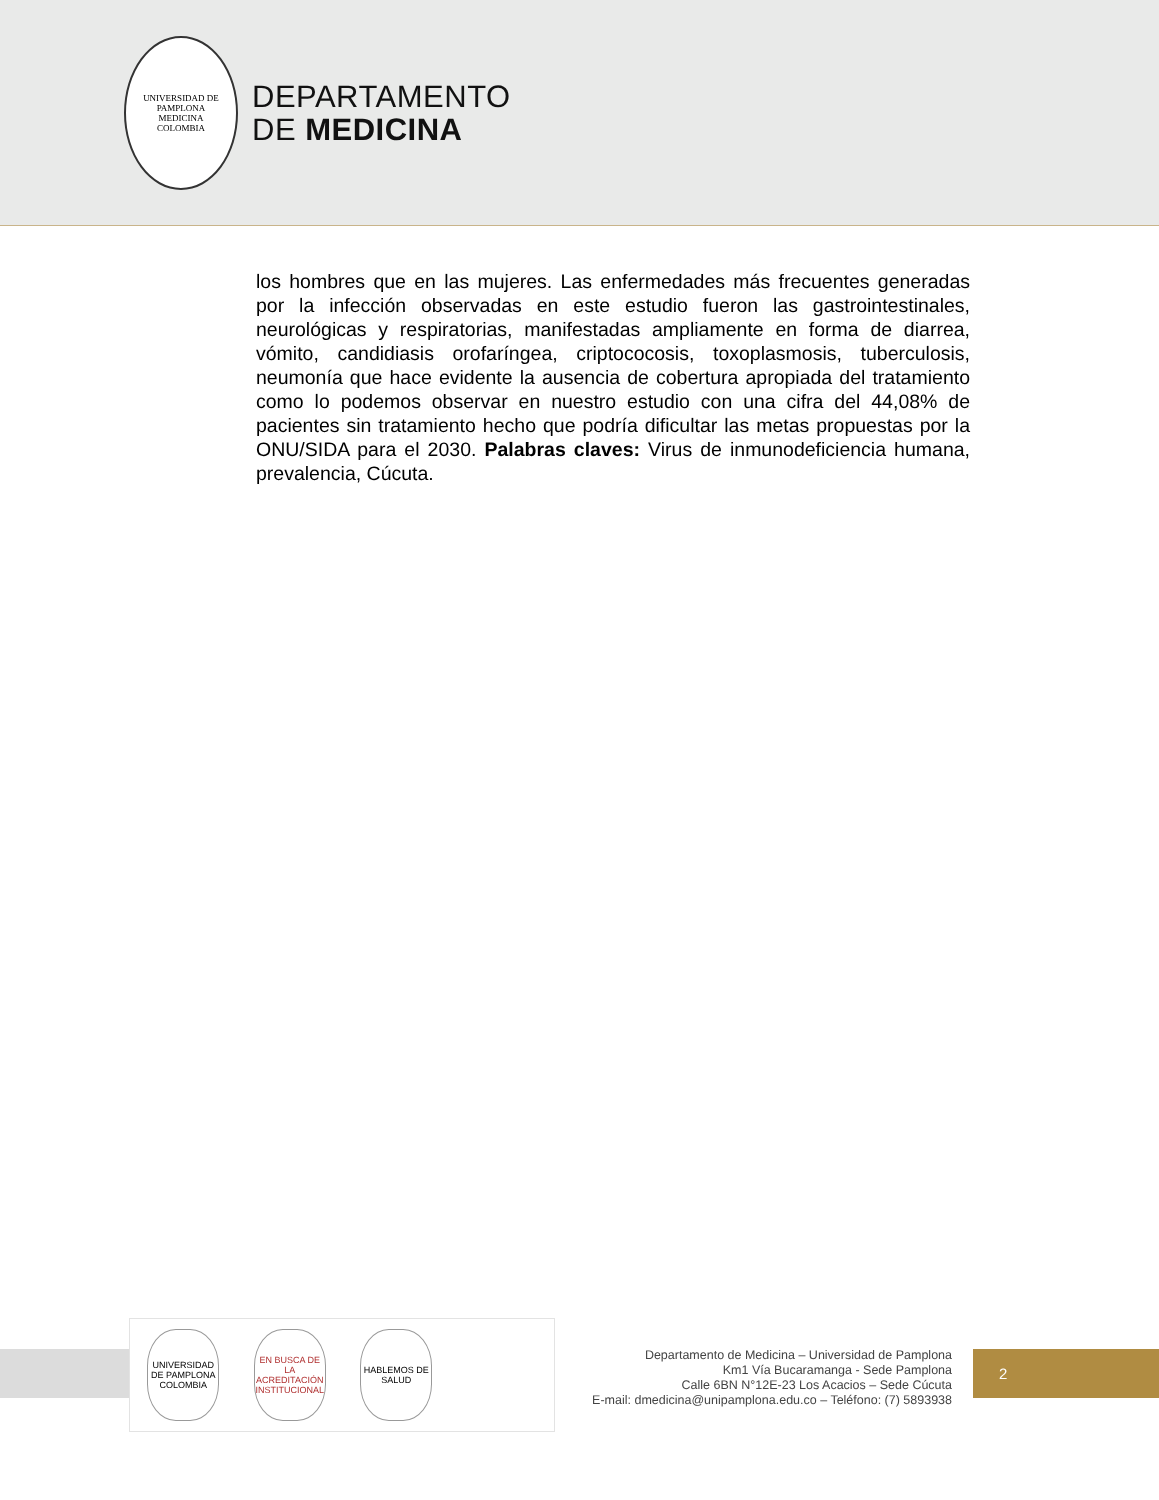UNIVERSIDAD DE PAMPLONA
MEDICINA
COLOMBIA
DEPARTAMENTO
DE MEDICINA
los hombres que en las mujeres. Las enfermedades más frecuentes generadas por la infección observadas en este estudio fueron las gastrointestinales, neurológicas y respiratorias, manifestadas ampliamente en forma de diarrea, vómito, candidiasis orofaríngea, criptococosis, toxoplasmosis, tuberculosis, neumonía que hace evidente la ausencia de cobertura apropiada del tratamiento como lo podemos observar en nuestro estudio con una cifra del 44,08% de pacientes sin tratamiento hecho que podría dificultar las metas propuestas por la ONU/SIDA para el 2030. Palabras claves: Virus de inmunodeficiencia humana, prevalencia, Cúcuta.
UNIVERSIDAD DE PAMPLONA COLOMBIA
EN BUSCA DE LA ACREDITACIÓN INSTITUCIONAL
HABLEMOS DE SALUD
Departamento de Medicina – Universidad de Pamplona
Km1 Vía Bucaramanga - Sede Pamplona
Calle 6BN N°12E-23 Los Acacios – Sede Cúcuta
E-mail: dmedicina@unipamplona.edu.co – Teléfono: (7) 5893938
2